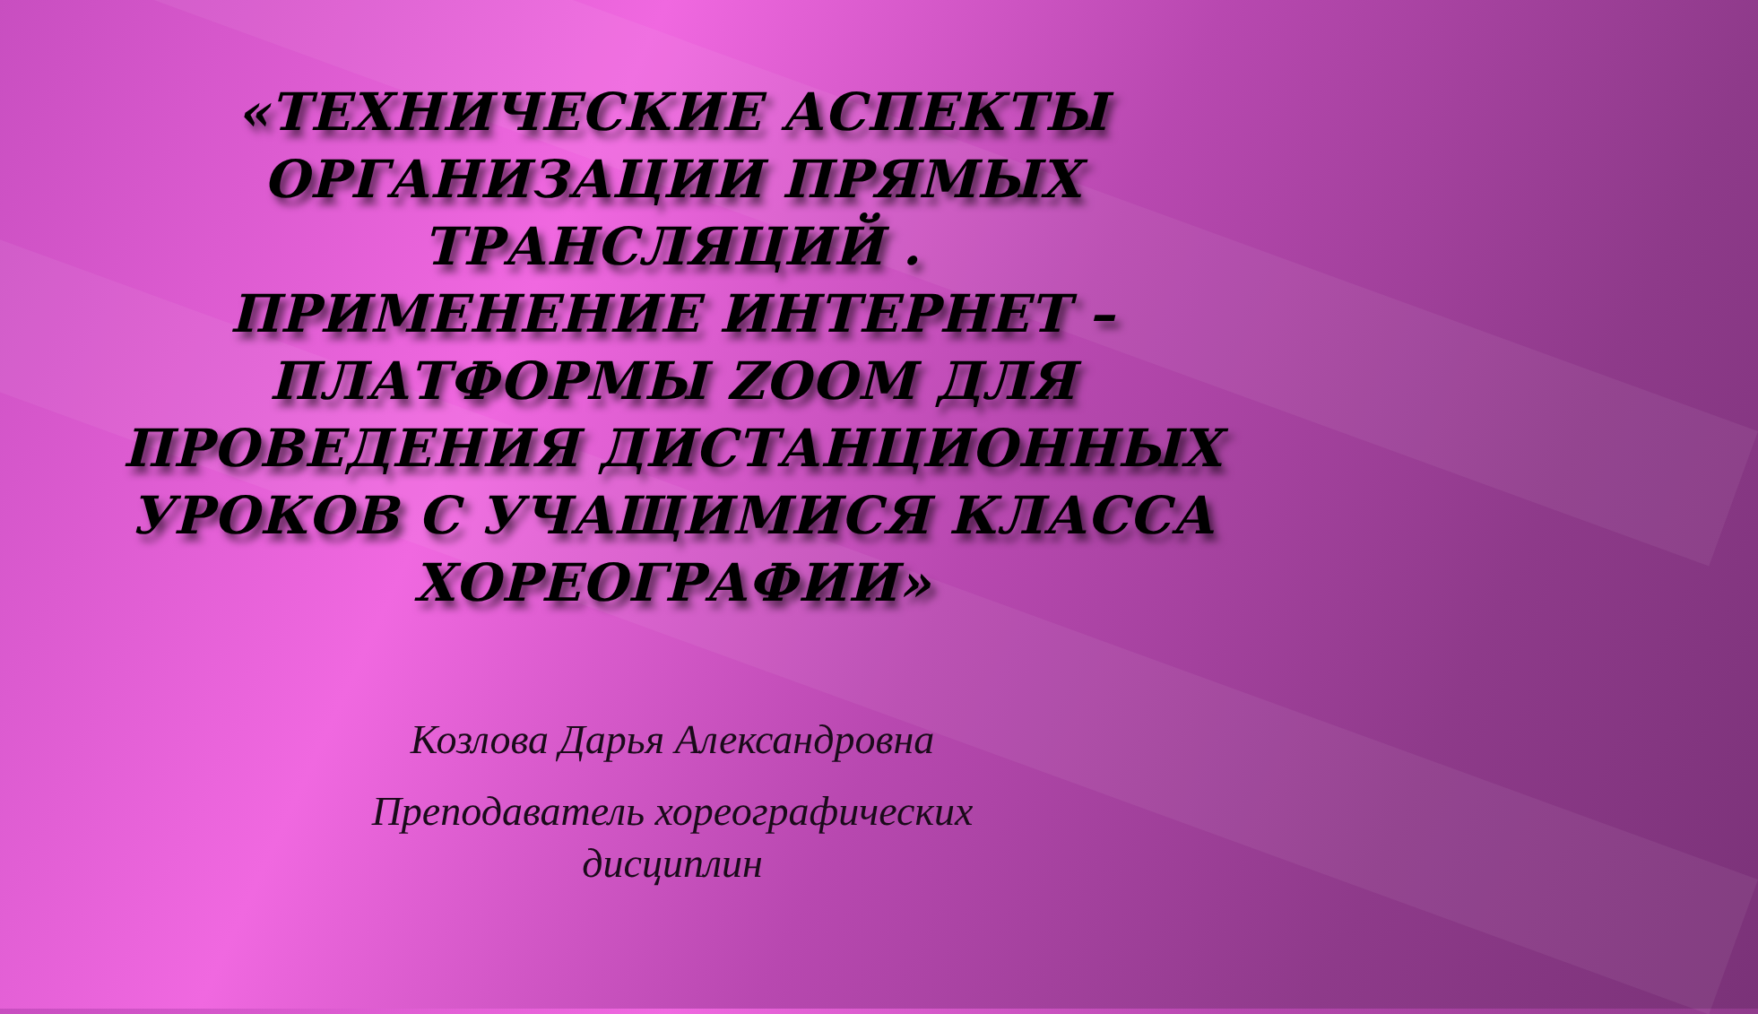«ТЕХНИЧЕСКИЕ АСПЕКТЫ ОРГАНИЗАЦИИ ПРЯМЫХ ТРАНСЛЯЦИЙ .
ПРИМЕНЕНИЕ ИНТЕРНЕТ – ПЛАТФОРМЫ ZOOM ДЛЯ ПРОВЕДЕНИЯ ДИСТАНЦИОННЫХ УРОКОВ С УЧАЩИМИСЯ КЛАССА ХОРЕОГРАФИИ»
Козлова Дарья Александровна
Преподаватель хореографических
дисциплин